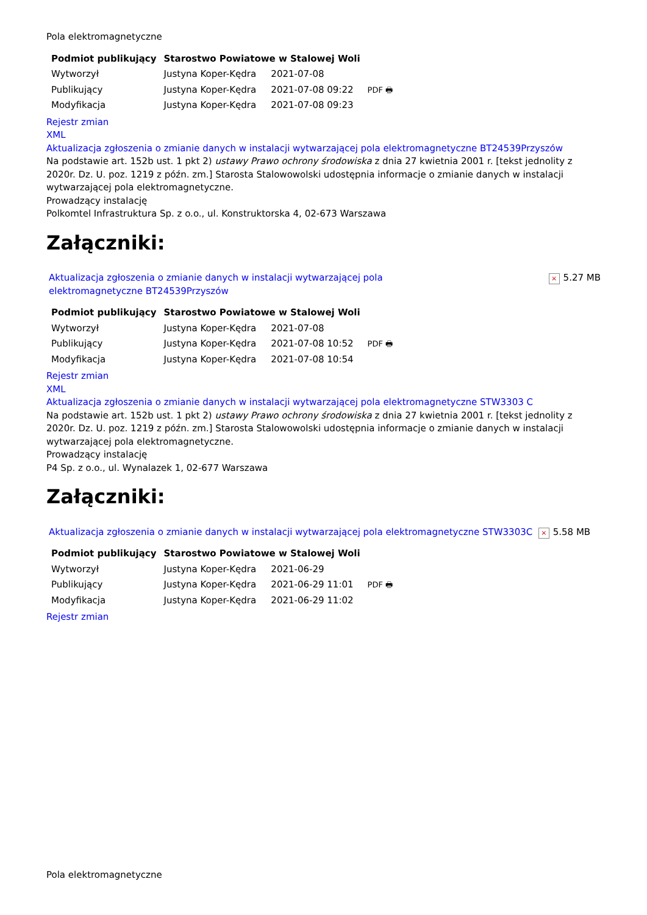Pola elektromagnetyczne
| Podmiot publikujący | Starostwo Powiatowe w Stalowej Woli | | |
| Wytworzył | Justyna Koper-Kędra | 2021-07-08 | PDF 🖶 |
| Publikujący | Justyna Koper-Kędra | 2021-07-08 09:22 | |
| Modyfikacja | Justyna Koper-Kędra | 2021-07-08 09:23 | |
Rejestr zmian
XML
Aktualizacja zgłoszenia o zmianie danych w instalacji wytwarzającej pola elektromagnetyczne BT24539Przyszów
Na podstawie art. 152b ust. 1 pkt 2) ustawy Prawo ochrony środowiska z dnia 27 kwietnia 2001 r. [tekst jednolity z 2020r. Dz. U. poz. 1219 z późn. zm.] Starosta Stalowowolski udostępnia informacje o zmianie danych w instalacji wytwarzającej pola elektromagnetyczne.
Prowadzący instalację
Polkomtel Infrastruktura Sp. z o.o., ul. Konstruktorska 4, 02-673 Warszawa
Załączniki:
Aktualizacja zgłoszenia o zmianie danych w instalacji wytwarzającej pola elektromagnetyczne BT24539Przyszów × 5.27 MB
| Podmiot publikujący | Starostwo Powiatowe w Stalowej Woli | | |
| Wytworzył | Justyna Koper-Kędra | 2021-07-08 | PDF 🖶 |
| Publikujący | Justyna Koper-Kędra | 2021-07-08 10:52 | |
| Modyfikacja | Justyna Koper-Kędra | 2021-07-08 10:54 | |
Rejestr zmian
XML
Aktualizacja zgłoszenia o zmianie danych w instalacji wytwarzającej pola elektromagnetyczne STW3303 C
Na podstawie art. 152b ust. 1 pkt 2) ustawy Prawo ochrony środowiska z dnia 27 kwietnia 2001 r. [tekst jednolity z 2020r. Dz. U. poz. 1219 z późn. zm.] Starosta Stalowowolski udostępnia informacje o zmianie danych w instalacji wytwarzającej pola elektromagnetyczne.
Prowadzący instalację
P4 Sp. z o.o., ul. Wynalazek 1, 02-677 Warszawa
Załączniki:
Aktualizacja zgłoszenia o zmianie danych w instalacji wytwarzającej pola elektromagnetyczne STW3303C × 5.58 MB
| Podmiot publikujący | Starostwo Powiatowe w Stalowej Woli | | |
| Wytworzył | Justyna Koper-Kędra | 2021-06-29 | PDF 🖶 |
| Publikujący | Justyna Koper-Kędra | 2021-06-29 11:01 | |
| Modyfikacja | Justyna Koper-Kędra | 2021-06-29 11:02 | |
Rejestr zmian
Pola elektromagnetyczne